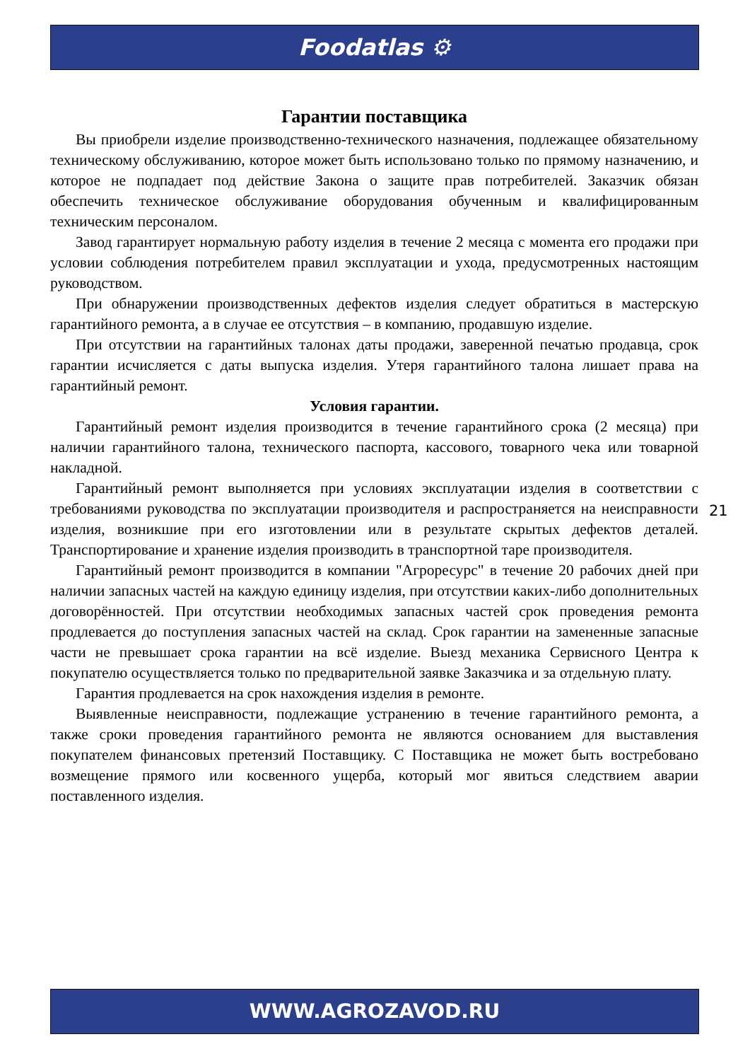Foodatlas ⚙
Гарантии поставщика
Вы приобрели изделие производственно-технического назначения, подлежащее обязательному техническому обслуживанию, которое может быть использовано только по прямому назначению, и которое не подпадает под действие Закона о защите прав потребителей. Заказчик обязан обеспечить техническое обслуживание оборудования обученным и квалифицированным техническим персоналом.
Завод гарантирует нормальную работу изделия в течение 2 месяца с момента его продажи при условии соблюдения потребителем правил эксплуатации и ухода, предусмотренных настоящим руководством.
При обнаружении производственных дефектов изделия следует обратиться в мастерскую гарантийного ремонта, а в случае ее отсутствия – в компанию, продавшую изделие.
При отсутствии на гарантийных талонах даты продажи, заверенной печатью продавца, срок гарантии исчисляется с даты выпуска изделия. Утеря гарантийного талона лишает права на гарантийный ремонт.
Условия гарантии.
Гарантийный ремонт изделия производится в течение гарантийного срока (2 месяца) при наличии гарантийного талона, технического паспорта, кассового, товарного чека или товарной накладной.
Гарантийный ремонт выполняется при условиях эксплуатации изделия в соответствии с требованиями руководства по эксплуатации производителя и распространяется на неисправности изделия, возникшие при его изготовлении или в результате скрытых дефектов деталей. Транспортирование и хранение изделия производить в транспортной таре производителя.
Гарантийный ремонт производится в компании "Агроресурс" в течение 20 рабочих дней при наличии запасных частей на каждую единицу изделия, при отсутствии каких-либо дополнительных договорённостей. При отсутствии необходимых запасных частей срок проведения ремонта продлевается до поступления запасных частей на склад. Срок гарантии на замененные запасные части не превышает срока гарантии на всё изделие. Выезд механика Сервисного Центра к покупателю осуществляется только по предварительной заявке Заказчика и за отдельную плату.
Гарантия продлевается на срок нахождения изделия в ремонте.
Выявленные неисправности, подлежащие устранению в течение гарантийного ремонта, а также сроки проведения гарантийного ремонта не являются основанием для выставления покупателем финансовых претензий Поставщику. С Поставщика не может быть востребовано возмещение прямого или косвенного ущерба, который мог явиться следствием аварии поставленного изделия.
21
WWW.AGROZAVOD.RU